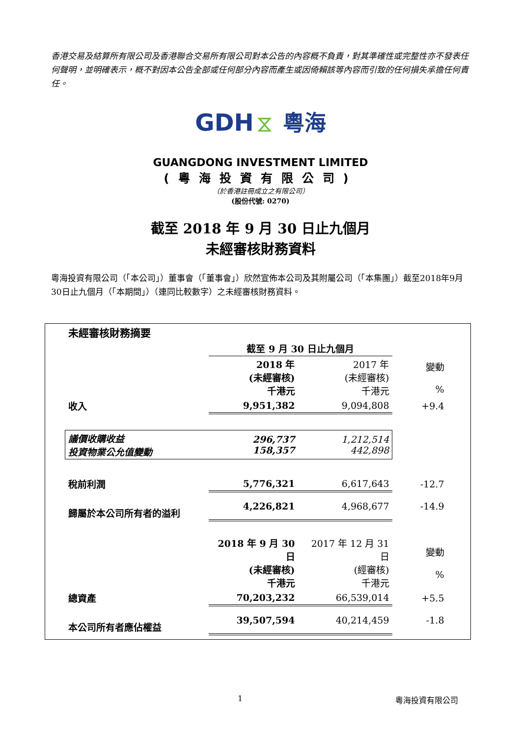香港交易及結算所有限公司及香港聯合交易所有限公司對本公告的內容概不負責，對其準確性或完整性亦不發表任何聲明，並明確表示，概不對因本公告全部或任何部分內容而產生或因倚賴該等內容而引致的任何損失承擔任何責任。
GDH ⧖ 粵海
GUANGDONG INVESTMENT LIMITED
(粵海投資有限公司)
（於香港註冊成立之有限公司）
(股份代號: 0270)
截至 2018 年 9 月 30 日止九個月
未經審核財務資料
粵海投資有限公司（「本公司」）董事會（「董事會」）欣然宣佈本公司及其附屬公司（「本集團」）截至2018年9月30日止九個月（「本期間」）（連同比較數字）之未經審核財務資料。
| 未經審核財務摘要 | | | |
| | 截至 9 月 30 日止九個月 | | |
| | 2018 年 (未經審核) 千港元 | 2017 年 (未經審核) 千港元 | 變動 % |
| 收入 | 9,951,382 | 9,094,808 | +9.4 |
| 議價收購收益 投資物業公允值變動 | 296,737 158,357 | 1,212,514 442,898 | |
| 稅前利潤 | 5,776,321 | 6,617,643 | -12.7 |
| 歸屬於本公司所有者的溢利 | 4,226,821 | 4,968,677 | -14.9 |
| | 2018 年 9 月 30 日 (未經審核) 千港元 | 2017 年 12 月 31 日 (經審核) 千港元 | 變動 % |
| 總資產 | 70,203,232 | 66,539,014 | +5.5 |
| 本公司所有者應佔權益 | 39,507,594 | 40,214,459 | -1.8 |
1 粵海投資有限公司